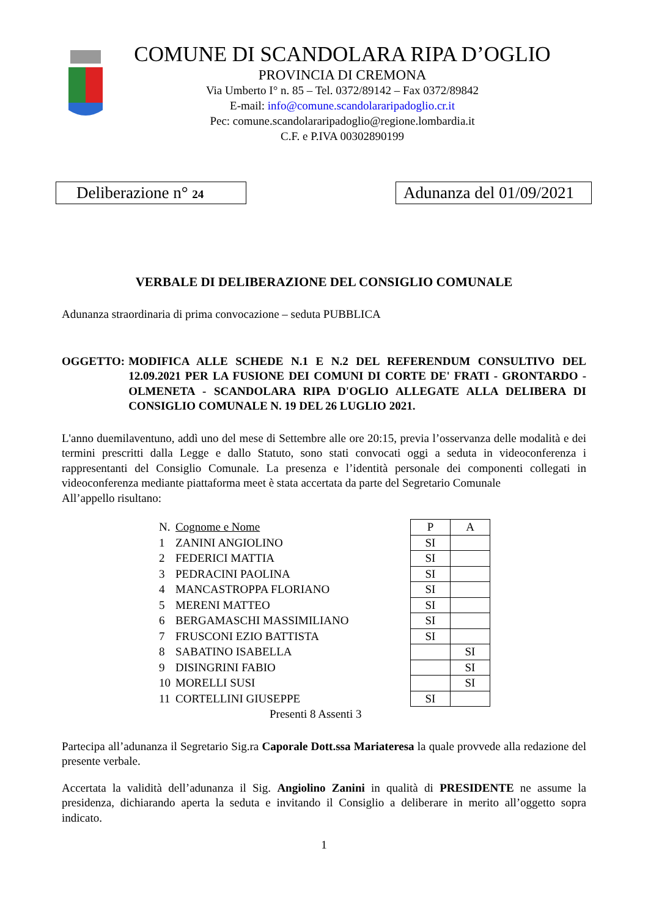COMUNE DI SCANDOLARA RIPA D’OGLIO
PROVINCIA DI CREMONA
Via Umberto I° n. 85 – Tel. 0372/89142 – Fax 0372/89842
E-mail: info@comune.scandolararipadoglio.cr.it
Pec: comune.scandolararipadoglio@regione.lombardia.it
C.F. e P.IVA 00302890199
Deliberazione n° 24
Adunanza del 01/09/2021
VERBALE DI DELIBERAZIONE DEL CONSIGLIO COMUNALE
Adunanza straordinaria di prima convocazione – seduta PUBBLICA
OGGETTO: MODIFICA ALLE SCHEDE N.1 E N.2 DEL REFERENDUM CONSULTIVO DEL 12.09.2021 PER LA FUSIONE DEI COMUNI DI CORTE DE' FRATI - GRONTARDO - OLMENETA - SCANDOLARA RIPA D'OGLIO ALLEGATE ALLA DELIBERA DI CONSIGLIO COMUNALE N. 19 DEL 26 LUGLIO 2021.
L'anno duemilaventuno, addì uno del mese di Settembre alle ore 20:15, previa l’osservanza delle modalità e dei termini prescritti dalla Legge e dallo Statuto, sono stati convocati oggi a seduta in videoconferenza i rappresentanti del Consiglio Comunale. La presenza e l’identità personale dei componenti collegati in videoconferenza mediante piattaforma meet è stata accertata da parte del Segretario Comunale
All’appello risultano:
| N. | Cognome e Nome | P | A |
| --- | --- | --- | --- |
| 1 | ZANINI ANGIOLINO | SI | |
| 2 | FEDERICI MATTIA | SI | |
| 3 | PEDRACINI PAOLINA | SI | |
| 4 | MANCASTROPPA FLORIANO | SI | |
| 5 | MERENI MATTEO | SI | |
| 6 | BERGAMASCHI MASSIMILIANO | SI | |
| 7 | FRUSCONI EZIO BATTISTA | SI | |
| 8 | SABATINO ISABELLA | | SI |
| 9 | DISINGRINI FABIO | | SI |
| 10 | MORELLI SUSI | | SI |
| 11 | CORTELLINI GIUSEPPE | SI | |
Presenti 8 Assenti 3
Partecipa all’adunanza il Segretario Sig.ra Caporale Dott.ssa Mariateresa la quale provvede alla redazione del presente verbale.
Accertata la validità dell’adunanza il Sig. Angiolino Zanini in qualità di PRESIDENTE ne assume la presidenza, dichiarando aperta la seduta e invitando il Consiglio a deliberare in merito all’oggetto sopra indicato.
1